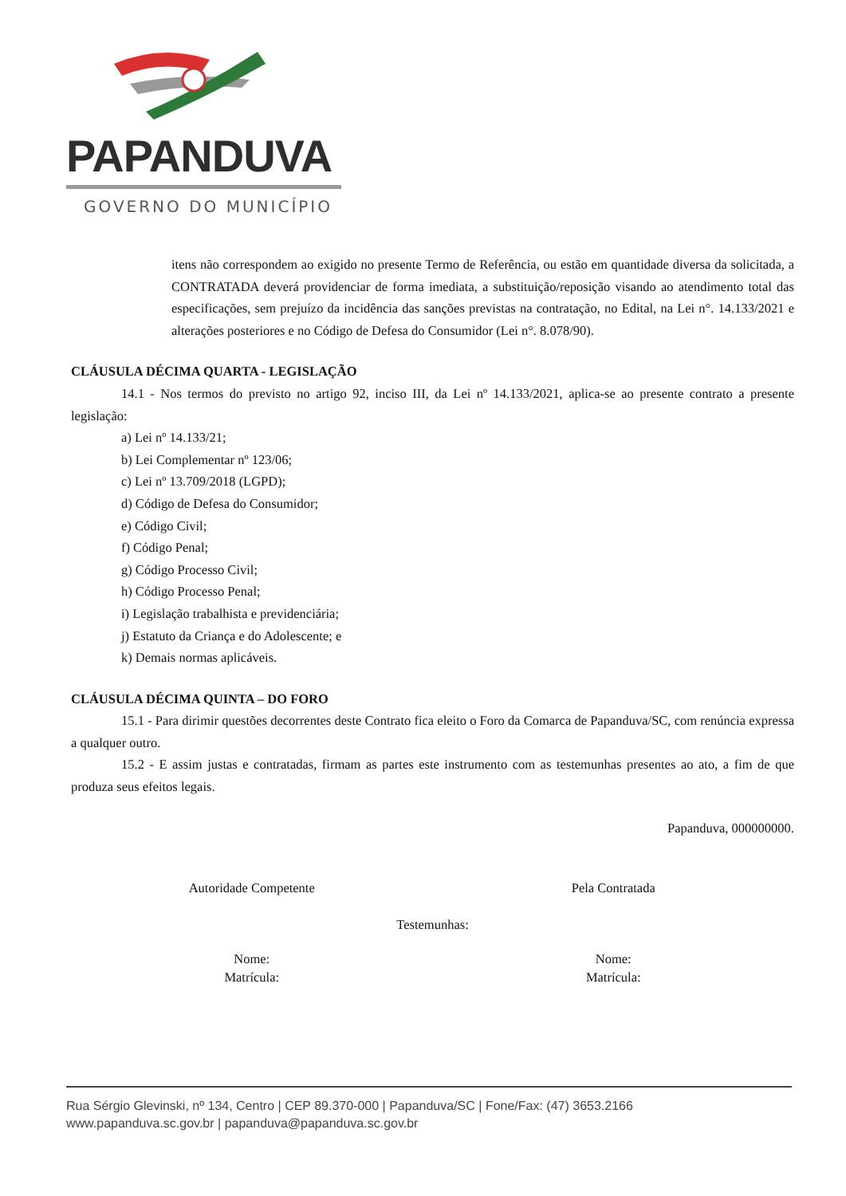PAPANDUVA
GOVERNO DO MUNICÍPIO
itens não correspondem ao exigido no presente Termo de Referência, ou estão em quantidade diversa da solicitada, a CONTRATADA deverá providenciar de forma imediata, a substituição/reposição visando ao atendimento total das especificações, sem prejuízo da incidência das sanções previstas na contratação, no Edital, na Lei n°. 14.133/2021 e alterações posteriores e no Código de Defesa do Consumidor (Lei n°. 8.078/90).
CLÁUSULA DÉCIMA QUARTA - LEGISLAÇÃO
14.1 - Nos termos do previsto no artigo 92, inciso III, da Lei nº 14.133/2021, aplica-se ao presente contrato a presente legislação:
a) Lei nº 14.133/21;
b) Lei Complementar nº 123/06;
c) Lei nº 13.709/2018 (LGPD);
d) Código de Defesa do Consumidor;
e) Código Civil;
f) Código Penal;
g) Código Processo Civil;
h) Código Processo Penal;
i) Legislação trabalhista e previdenciária;
j) Estatuto da Criança e do Adolescente; e
k) Demais normas aplicáveis.
CLÁUSULA DÉCIMA QUINTA – DO FORO
15.1 - Para dirimir questões decorrentes deste Contrato fica eleito o Foro da Comarca de Papanduva/SC, com renúncia expressa a qualquer outro.
15.2 - E assim justas e contratadas, firmam as partes este instrumento com as testemunhas presentes ao ato, a fim de que produza seus efeitos legais.
Papanduva, 000000000.
Autoridade Competente Pela Contratada
Testemunhas:
Nome:
Matrícula:
Nome:
Matrícula:
Rua Sérgio Glevinski, nº 134, Centro | CEP 89.370-000 | Papanduva/SC | Fone/Fax: (47) 3653.2166
www.papanduva.sc.gov.br | papanduva@papanduva.sc.gov.br